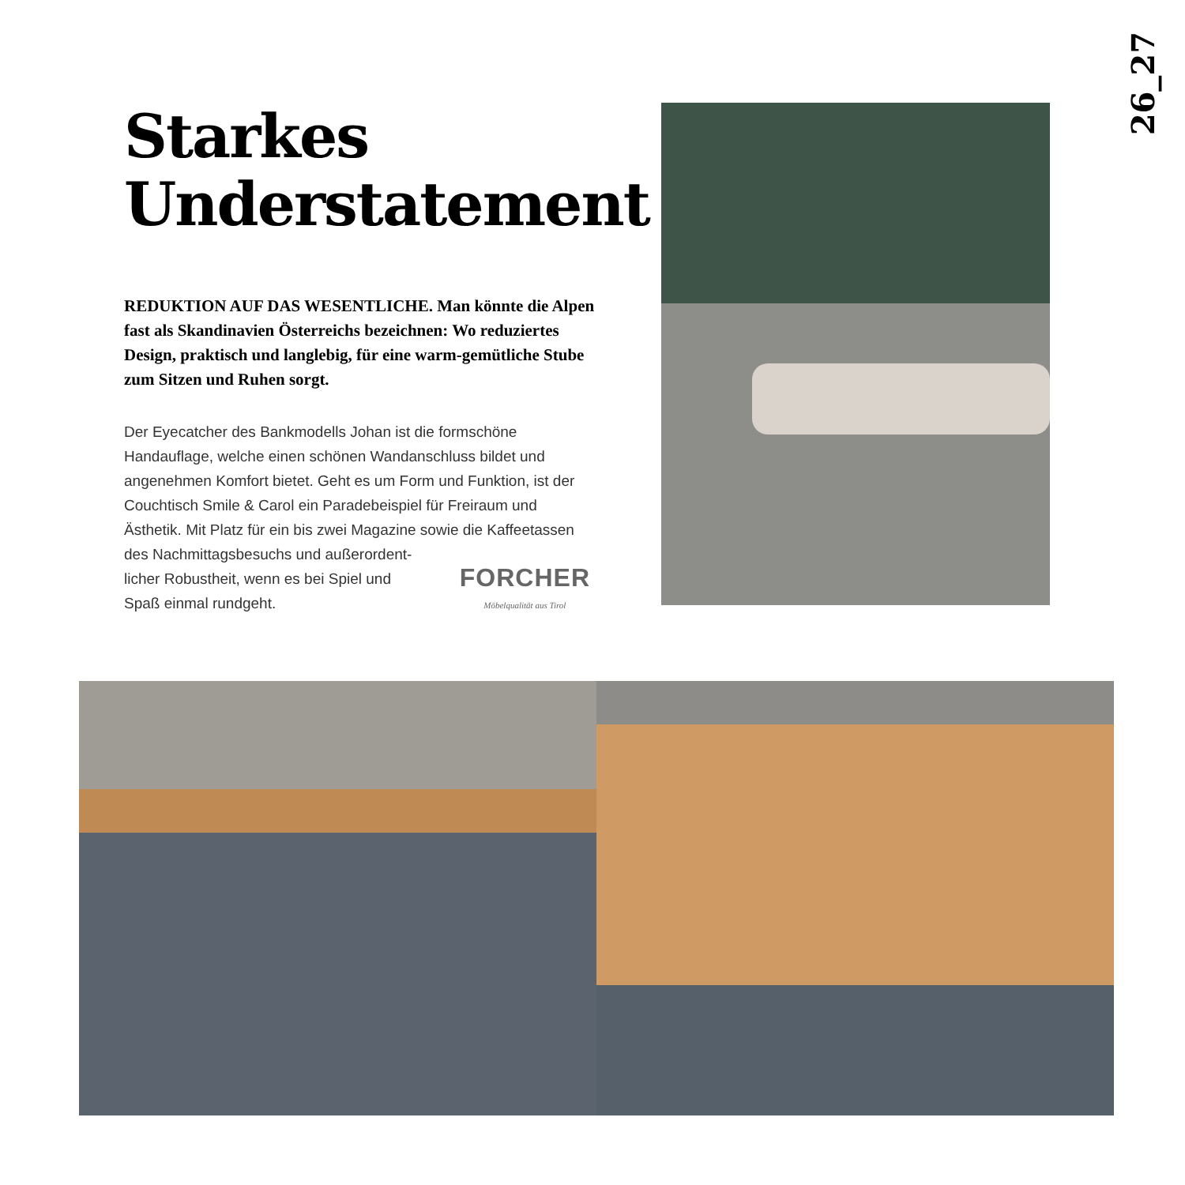26_27
Starkes
Understatement
REDUKTION AUF DAS WESENTLICHE. Man könnte die Alpen fast als Skandinavien Österreichs bezeichnen: Wo reduziertes Design, praktisch und langlebig, für eine warm-gemütliche Stube zum Sitzen und Ruhen sorgt.
Der Eyecatcher des Bankmodells Johan ist die formschöne Handauflage, welche einen schönen Wandanschluss bildet und angenehmen Komfort bietet. Geht es um Form und Funktion, ist der Couchtisch Smile & Carol ein Paradebeispiel für Freiraum und Ästhetik. Mit Platz für ein bis zwei Magazine sowie die Kaffeetassen FORCHER
Möbelqualität aus Tirol des Nachmittagsbesuchs und außerordent-
licher Robustheit, wenn es bei Spiel und
Spaß einmal rundgeht.